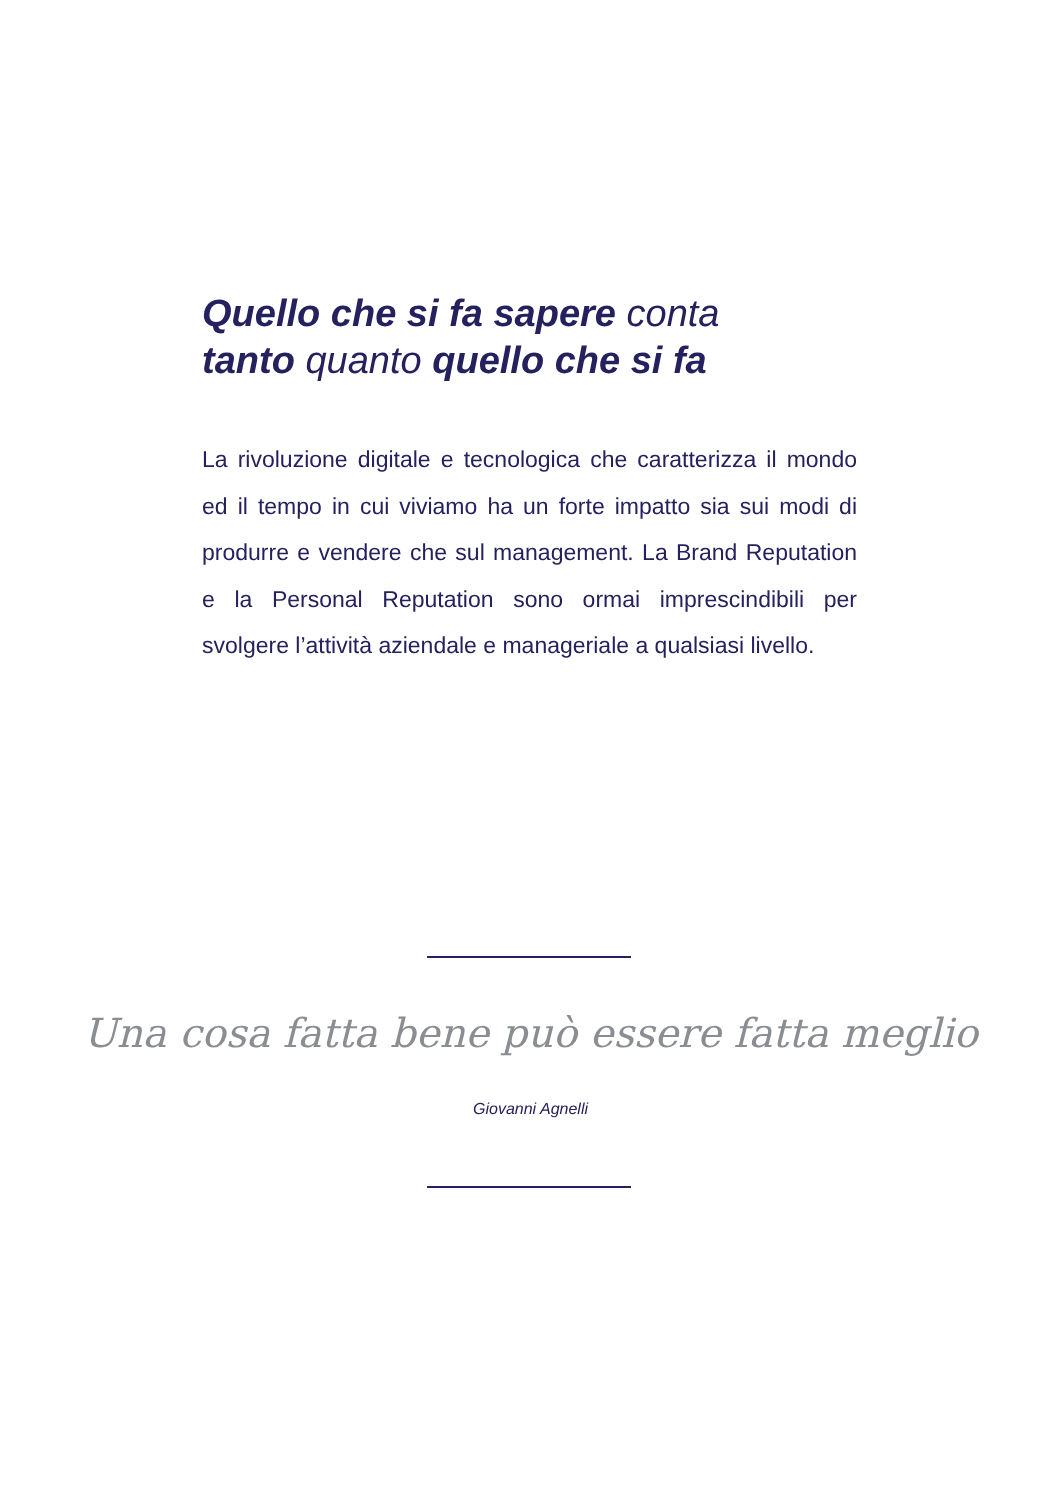Quello che si fa sapere conta
tanto quanto quello che si fa
La rivoluzione digitale e tecnologica che caratterizza il mondo ed il tempo in cui viviamo ha un forte impatto sia sui modi di produrre e vendere che sul management. La Brand Reputation e la Personal Reputation sono ormai imprescindibili per svolgere l’attività aziendale e manageriale a qualsiasi livello.
Una cosa fatta bene può essere fatta meglio
Giovanni Agnelli